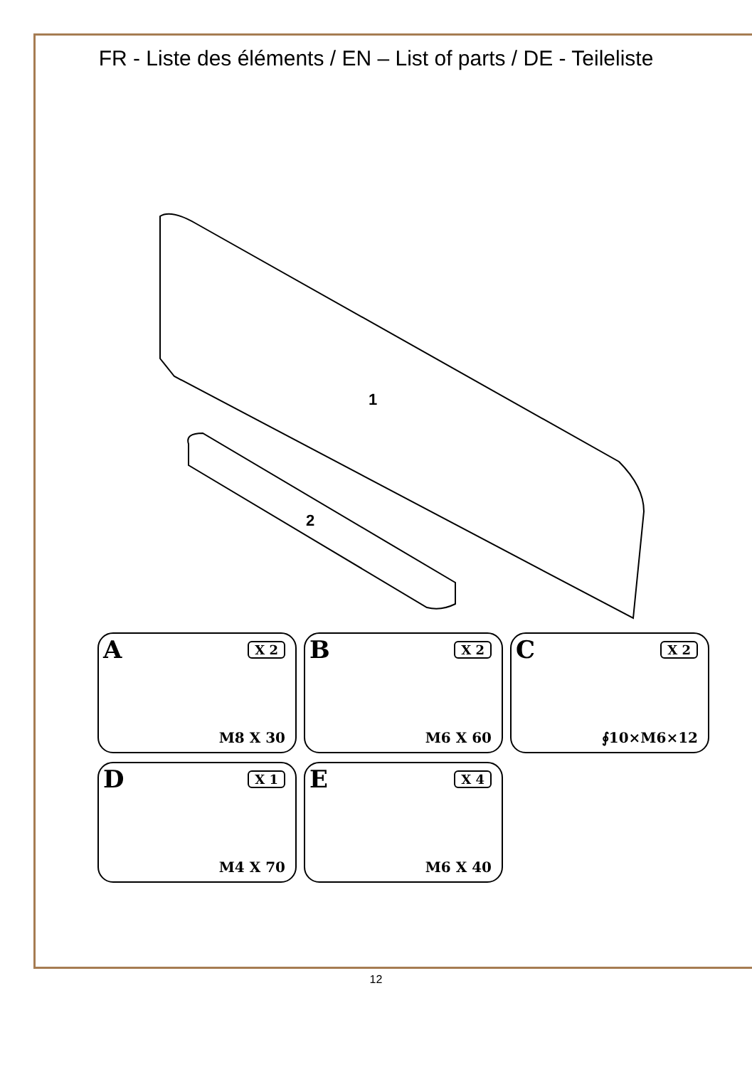FR - Liste des éléments / EN – List of parts / DE - Teileliste
1
2
A X 2
M8 X 30
B X 2
M6 X 60
C X 2
∮10×M6×12
D X 1
M4 X 70
E X 4
M6 X 40
12